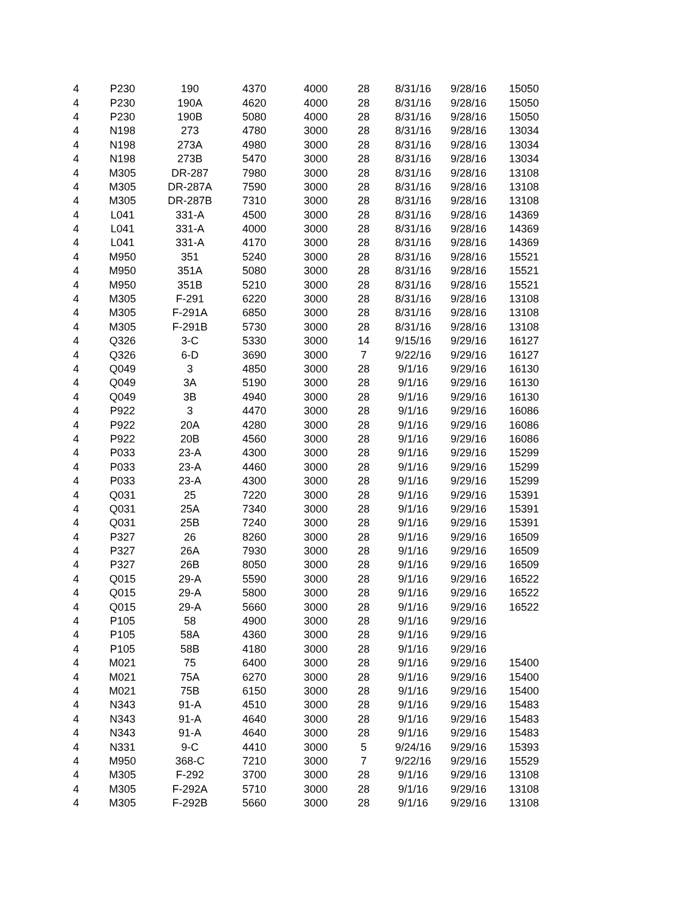| 4 | P230 | 190 | 4370 | 4000 | 28 | 8/31/16 | 9/28/16 | 15050 |
| 4 | P230 | 190A | 4620 | 4000 | 28 | 8/31/16 | 9/28/16 | 15050 |
| 4 | P230 | 190B | 5080 | 4000 | 28 | 8/31/16 | 9/28/16 | 15050 |
| 4 | N198 | 273 | 4780 | 3000 | 28 | 8/31/16 | 9/28/16 | 13034 |
| 4 | N198 | 273A | 4980 | 3000 | 28 | 8/31/16 | 9/28/16 | 13034 |
| 4 | N198 | 273B | 5470 | 3000 | 28 | 8/31/16 | 9/28/16 | 13034 |
| 4 | M305 | DR-287 | 7980 | 3000 | 28 | 8/31/16 | 9/28/16 | 13108 |
| 4 | M305 | DR-287A | 7590 | 3000 | 28 | 8/31/16 | 9/28/16 | 13108 |
| 4 | M305 | DR-287B | 7310 | 3000 | 28 | 8/31/16 | 9/28/16 | 13108 |
| 4 | L041 | 331-A | 4500 | 3000 | 28 | 8/31/16 | 9/28/16 | 14369 |
| 4 | L041 | 331-A | 4000 | 3000 | 28 | 8/31/16 | 9/28/16 | 14369 |
| 4 | L041 | 331-A | 4170 | 3000 | 28 | 8/31/16 | 9/28/16 | 14369 |
| 4 | M950 | 351 | 5240 | 3000 | 28 | 8/31/16 | 9/28/16 | 15521 |
| 4 | M950 | 351A | 5080 | 3000 | 28 | 8/31/16 | 9/28/16 | 15521 |
| 4 | M950 | 351B | 5210 | 3000 | 28 | 8/31/16 | 9/28/16 | 15521 |
| 4 | M305 | F-291 | 6220 | 3000 | 28 | 8/31/16 | 9/28/16 | 13108 |
| 4 | M305 | F-291A | 6850 | 3000 | 28 | 8/31/16 | 9/28/16 | 13108 |
| 4 | M305 | F-291B | 5730 | 3000 | 28 | 8/31/16 | 9/28/16 | 13108 |
| 4 | Q326 | 3-C | 5330 | 3000 | 14 | 9/15/16 | 9/29/16 | 16127 |
| 4 | Q326 | 6-D | 3690 | 3000 | 7 | 9/22/16 | 9/29/16 | 16127 |
| 4 | Q049 | 3 | 4850 | 3000 | 28 | 9/1/16 | 9/29/16 | 16130 |
| 4 | Q049 | 3A | 5190 | 3000 | 28 | 9/1/16 | 9/29/16 | 16130 |
| 4 | Q049 | 3B | 4940 | 3000 | 28 | 9/1/16 | 9/29/16 | 16130 |
| 4 | P922 | 3 | 4470 | 3000 | 28 | 9/1/16 | 9/29/16 | 16086 |
| 4 | P922 | 20A | 4280 | 3000 | 28 | 9/1/16 | 9/29/16 | 16086 |
| 4 | P922 | 20B | 4560 | 3000 | 28 | 9/1/16 | 9/29/16 | 16086 |
| 4 | P033 | 23-A | 4300 | 3000 | 28 | 9/1/16 | 9/29/16 | 15299 |
| 4 | P033 | 23-A | 4460 | 3000 | 28 | 9/1/16 | 9/29/16 | 15299 |
| 4 | P033 | 23-A | 4300 | 3000 | 28 | 9/1/16 | 9/29/16 | 15299 |
| 4 | Q031 | 25 | 7220 | 3000 | 28 | 9/1/16 | 9/29/16 | 15391 |
| 4 | Q031 | 25A | 7340 | 3000 | 28 | 9/1/16 | 9/29/16 | 15391 |
| 4 | Q031 | 25B | 7240 | 3000 | 28 | 9/1/16 | 9/29/16 | 15391 |
| 4 | P327 | 26 | 8260 | 3000 | 28 | 9/1/16 | 9/29/16 | 16509 |
| 4 | P327 | 26A | 7930 | 3000 | 28 | 9/1/16 | 9/29/16 | 16509 |
| 4 | P327 | 26B | 8050 | 3000 | 28 | 9/1/16 | 9/29/16 | 16509 |
| 4 | Q015 | 29-A | 5590 | 3000 | 28 | 9/1/16 | 9/29/16 | 16522 |
| 4 | Q015 | 29-A | 5800 | 3000 | 28 | 9/1/16 | 9/29/16 | 16522 |
| 4 | Q015 | 29-A | 5660 | 3000 | 28 | 9/1/16 | 9/29/16 | 16522 |
| 4 | P105 | 58 | 4900 | 3000 | 28 | 9/1/16 | 9/29/16 | |
| 4 | P105 | 58A | 4360 | 3000 | 28 | 9/1/16 | 9/29/16 | |
| 4 | P105 | 58B | 4180 | 3000 | 28 | 9/1/16 | 9/29/16 | |
| 4 | M021 | 75 | 6400 | 3000 | 28 | 9/1/16 | 9/29/16 | 15400 |
| 4 | M021 | 75A | 6270 | 3000 | 28 | 9/1/16 | 9/29/16 | 15400 |
| 4 | M021 | 75B | 6150 | 3000 | 28 | 9/1/16 | 9/29/16 | 15400 |
| 4 | N343 | 91-A | 4510 | 3000 | 28 | 9/1/16 | 9/29/16 | 15483 |
| 4 | N343 | 91-A | 4640 | 3000 | 28 | 9/1/16 | 9/29/16 | 15483 |
| 4 | N343 | 91-A | 4640 | 3000 | 28 | 9/1/16 | 9/29/16 | 15483 |
| 4 | N331 | 9-C | 4410 | 3000 | 5 | 9/24/16 | 9/29/16 | 15393 |
| 4 | M950 | 368-C | 7210 | 3000 | 7 | 9/22/16 | 9/29/16 | 15529 |
| 4 | M305 | F-292 | 3700 | 3000 | 28 | 9/1/16 | 9/29/16 | 13108 |
| 4 | M305 | F-292A | 5710 | 3000 | 28 | 9/1/16 | 9/29/16 | 13108 |
| 4 | M305 | F-292B | 5660 | 3000 | 28 | 9/1/16 | 9/29/16 | 13108 |